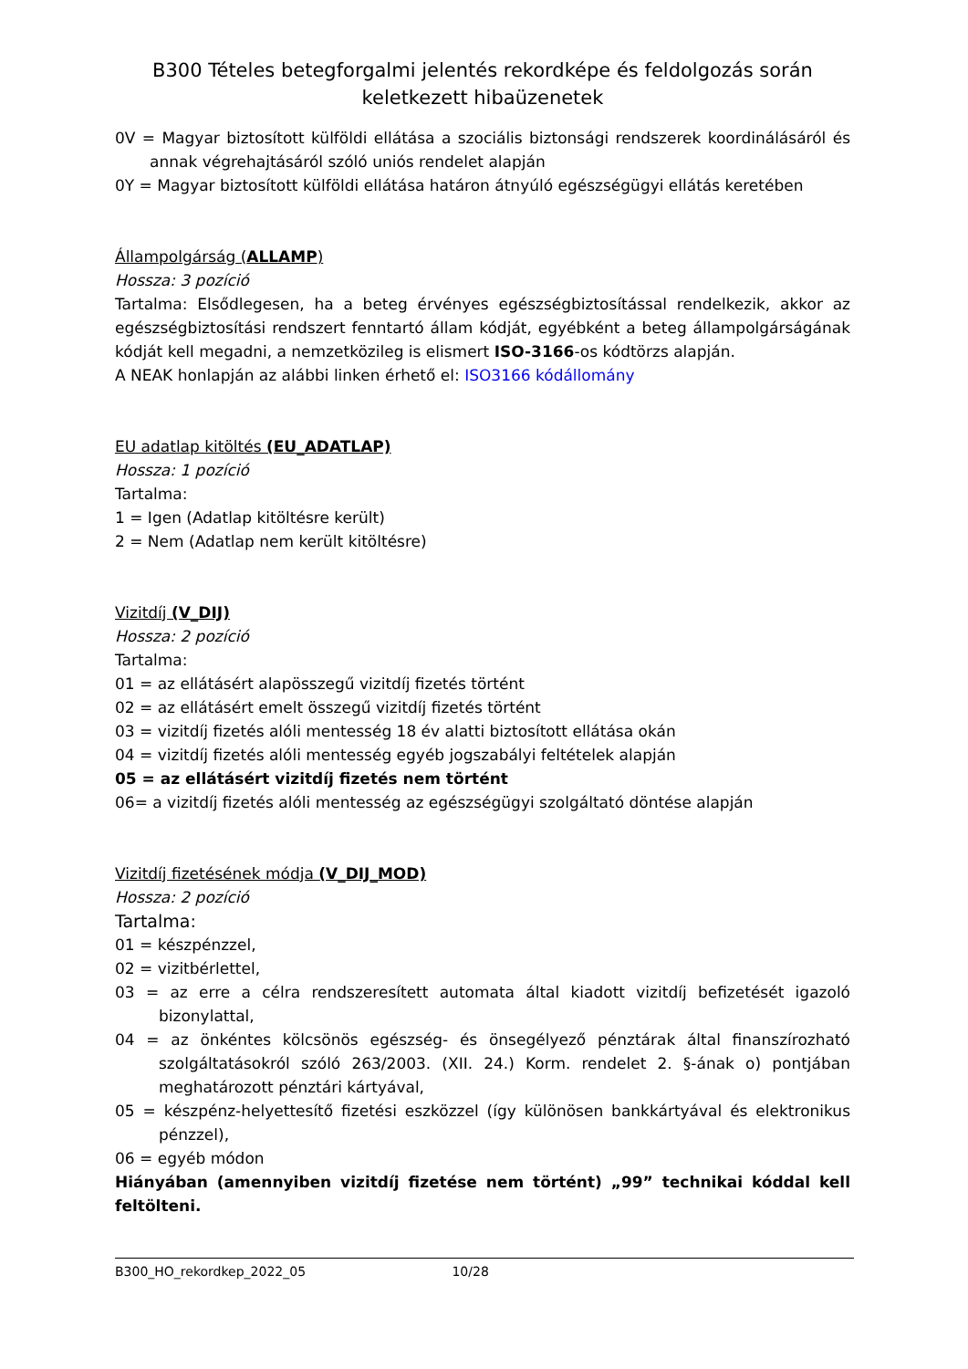B300 Tételes betegforgalmi jelentés rekordképe és feldolgozás során keletkezett hibaüzenetek
0V = Magyar biztosított külföldi ellátása a szociális biztonsági rendszerek koordinálásáról és annak végrehajtásáról szóló uniós rendelet alapján
0Y = Magyar biztosított külföldi ellátása határon átnyúló egészségügyi ellátás keretében
Állampolgárság (ALLAMP)
Hossza: 3 pozíció
Tartalma: Elsődlegesen, ha a beteg érvényes egészségbiztosítással rendelkezik, akkor az egészségbiztosítási rendszert fenntartó állam kódját, egyébként a beteg állampolgárságának kódját kell megadni, a nemzetközileg is elismert ISO-3166-os kódtörzs alapján.
A NEAK honlapján az alábbi linken érhető el: ISO3166 kódállomány
EU adatlap kitöltés (EU_ADATLAP)
Hossza: 1 pozíció
Tartalma:
1 = Igen (Adatlap kitöltésre került)
2 = Nem (Adatlap nem került kitöltésre)
Vizitdíj (V_DIJ)
Hossza: 2 pozíció
Tartalma:
01 = az ellátásért alapösszegű vizitdíj fizetés történt
02 = az ellátásért emelt összegű vizitdíj fizetés történt
03 = vizitdíj fizetés alóli mentesség 18 év alatti biztosított ellátása okán
04 = vizitdíj fizetés alóli mentesség egyéb jogszabályi feltételek alapján
05 = az ellátásért vizitdíj fizetés nem történt
06= a vizitdíj fizetés alóli mentesség az egészségügyi szolgáltató döntése alapján
Vizitdíj fizetésének módja (V_DIJ_MOD)
Hossza: 2 pozíció
Tartalma:
01 = készpénzzel,
02 = vizitbérlettel,
03 = az erre a célra rendszeresített automata által kiadott vizitdíj befizetését igazoló bizonylattal,
04 = az önkéntes kölcsönös egészség- és önsegélyező pénztárak által finanszírozható szolgáltatásokról szóló 263/2003. (XII. 24.) Korm. rendelet 2. §-ának o) pontjában meghatározott pénztári kártyával,
05 = készpénz-helyettesítő fizetési eszközzel (így különösen bankkártyával és elektronikus pénzzel),
06 = egyéb módon
Hiányában (amennyiben vizitdíj fizetése nem történt) „99” technikai kóddal kell feltölteni.
B300_HO_rekordkep_2022_05 10/28